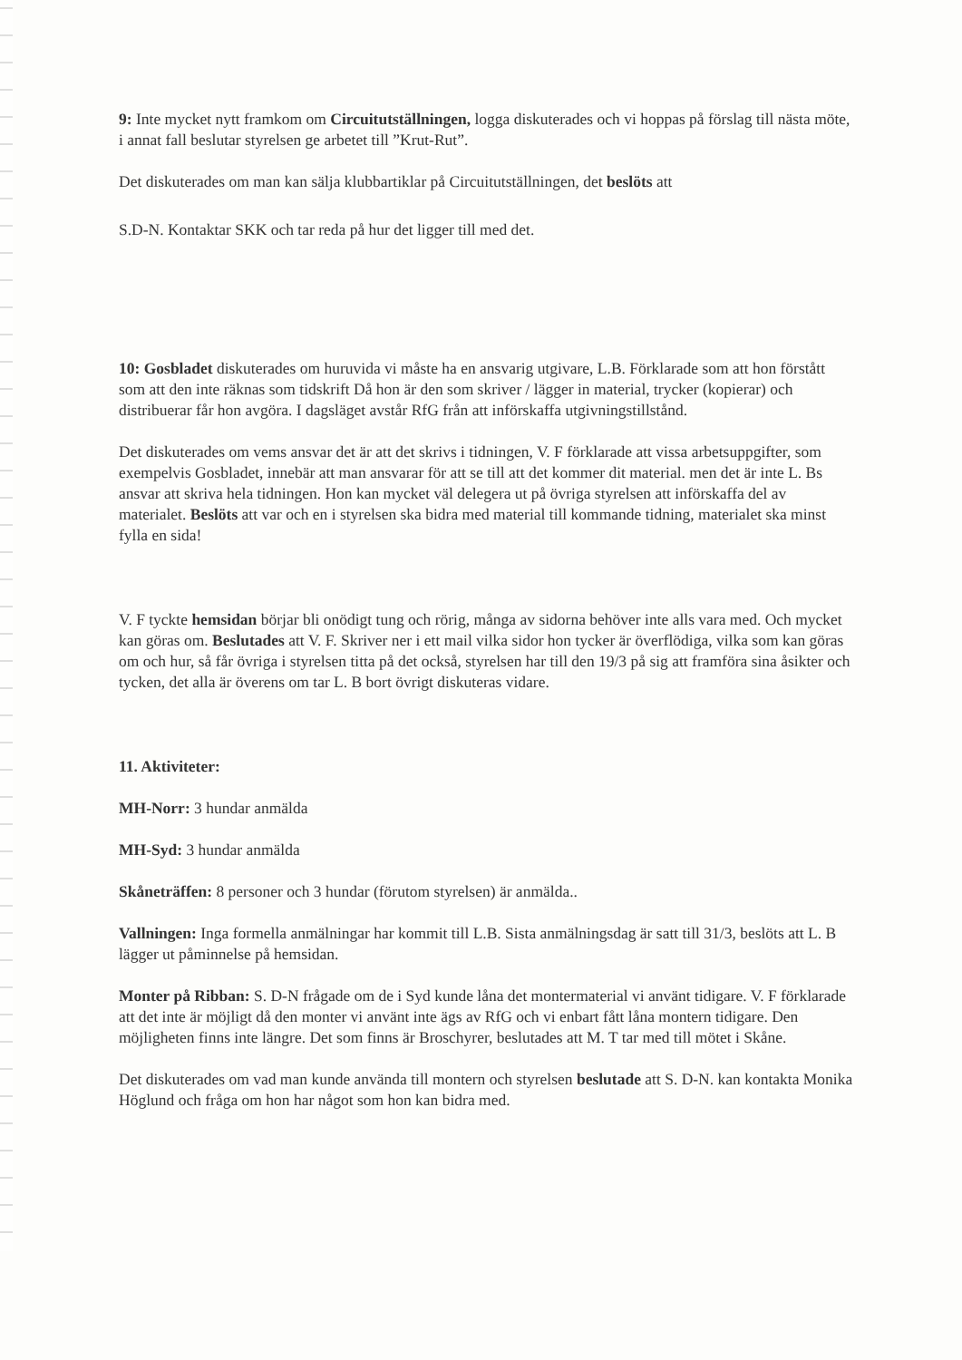9: Inte mycket nytt framkom om Circuitutställningen, logga diskuterades och vi hoppas på förslag till nästa möte, i annat fall beslutar styrelsen ge arbetet till ”Krut-Rut”.
Det diskuterades om man kan sälja klubbartiklar på Circuitutställningen, det beslöts att
S.D-N. Kontaktar SKK och tar reda på hur det ligger till med det.
10: Gosbladet diskuterades om huruvida vi måste ha en ansvarig utgivare, L.B. Förklarade som att hon förstått som att den inte räknas som tidskrift Då hon är den som skriver / lägger in material, trycker (kopierar) och distribuerar får hon avgöra. I dagsläget avstår RfG från att införskaffa utgivningstillstånd.
Det diskuterades om vems ansvar det är att det skrivs i tidningen, V. F förklarade att vissa arbetsuppgifter, som exempelvis Gosbladet, innebär att man ansvarar för att se till att det kommer dit material. men det är inte L. Bs ansvar att skriva hela tidningen. Hon kan mycket väl delegera ut på övriga styrelsen att införskaffa del av materialet. Beslöts att var och en i styrelsen ska bidra med material till kommande tidning, materialet ska minst fylla en sida!
V. F tyckte hemsidan börjar bli onödigt tung och rörig, många av sidorna behöver inte alls vara med. Och mycket kan göras om. Beslutades att V. F. Skriver ner i ett mail vilka sidor hon tycker är överflödiga, vilka som kan göras om och hur, så får övriga i styrelsen titta på det också, styrelsen har till den 19/3 på sig att framföra sina åsikter och tycken, det alla är överens om tar L. B bort övrigt diskuteras vidare.
11. Aktiviteter:
MH-Norr: 3 hundar anmälda
MH-Syd: 3 hundar anmälda
Skåneträffen: 8 personer och 3 hundar (förutom styrelsen) är anmälda..
Vallningen: Inga formella anmälningar har kommit till L.B. Sista anmälningsdag är satt till 31/3, beslöts att L. B lägger ut påminnelse på hemsidan.
Monter på Ribban: S. D-N frågade om de i Syd kunde låna det montermaterial vi använt tidigare. V. F förklarade att det inte är möjligt då den monter vi använt inte ägs av RfG och vi enbart fått låna montern tidigare. Den möjligheten finns inte längre. Det som finns är Broschyrer, beslutades att M. T tar med till mötet i Skåne.
Det diskuterades om vad man kunde använda till montern och styrelsen beslutade att S. D-N. kan kontakta Monika Höglund och fråga om hon har något som hon kan bidra med.